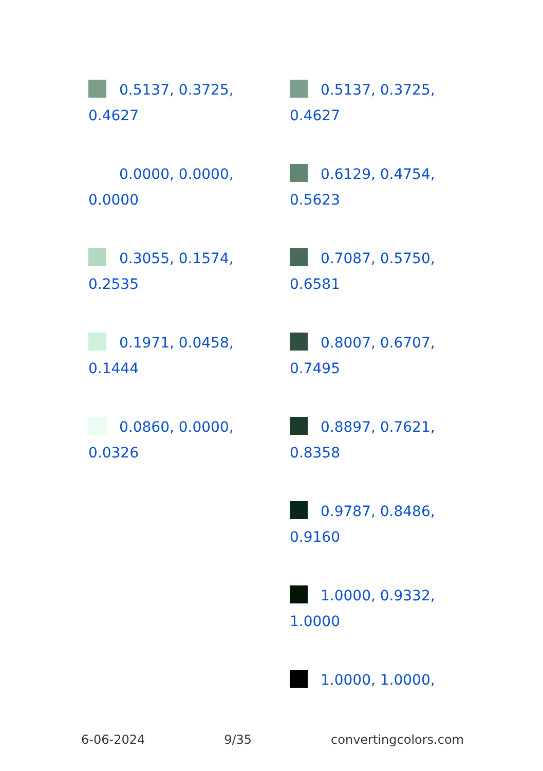0.5137, 0.3725, 0.4627
0.0000, 0.0000, 0.0000
0.3055, 0.1574, 0.2535
0.1971, 0.0458, 0.1444
0.0860, 0.0000, 0.0326
0.5137, 0.3725, 0.4627
0.6129, 0.4754, 0.5623
0.7087, 0.5750, 0.6581
0.8007, 0.6707, 0.7495
0.8897, 0.7621, 0.8358
0.9787, 0.8486, 0.9160
1.0000, 0.9332, 1.0000
1.0000, 1.0000,
6-06-2024 9/35 convertingcolors.com